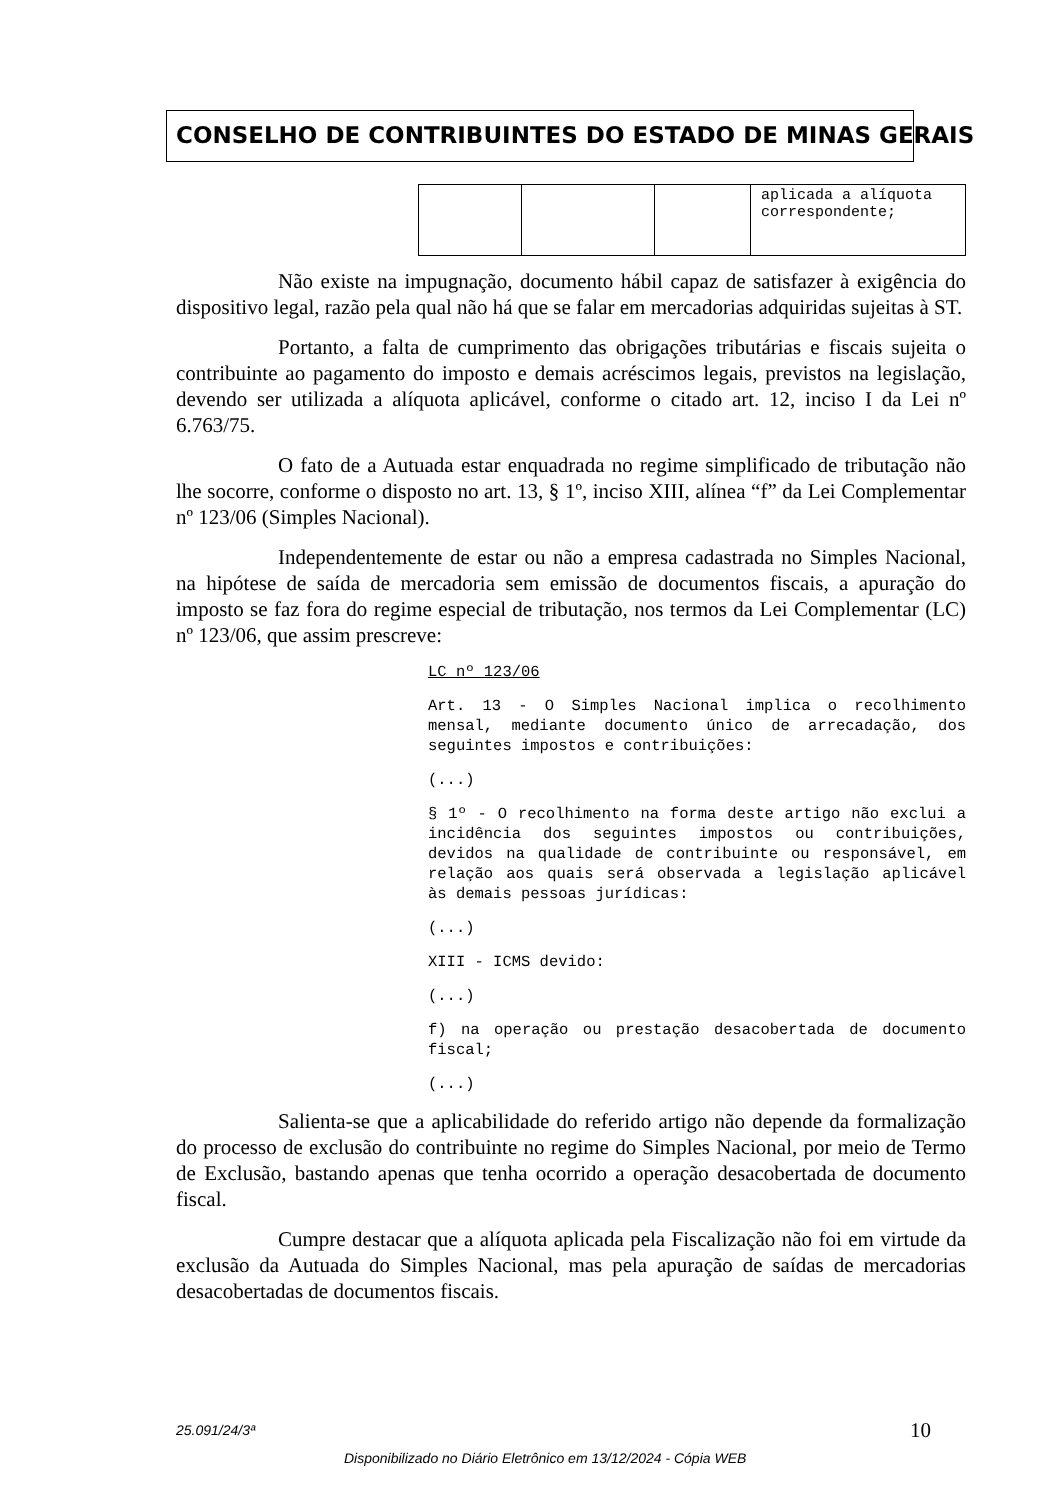CONSELHO DE CONTRIBUINTES DO ESTADO DE MINAS GERAIS
| | | | aplicada a alíquota correspondente; |
Não existe na impugnação, documento hábil capaz de satisfazer à exigência do dispositivo legal, razão pela qual não há que se falar em mercadorias adquiridas sujeitas à ST.
Portanto, a falta de cumprimento das obrigações tributárias e fiscais sujeita o contribuinte ao pagamento do imposto e demais acréscimos legais, previstos na legislação, devendo ser utilizada a alíquota aplicável, conforme o citado art. 12, inciso I da Lei nº 6.763/75.
O fato de a Autuada estar enquadrada no regime simplificado de tributação não lhe socorre, conforme o disposto no art. 13, § 1º, inciso XIII, alínea “f” da Lei Complementar nº 123/06 (Simples Nacional).
Independentemente de estar ou não a empresa cadastrada no Simples Nacional, na hipótese de saída de mercadoria sem emissão de documentos fiscais, a apuração do imposto se faz fora do regime especial de tributação, nos termos da Lei Complementar (LC) nº 123/06, que assim prescreve:
LC nº 123/06
Art. 13 - O Simples Nacional implica o recolhimento mensal, mediante documento único de arrecadação, dos seguintes impostos e contribuições:
(...)
§ 1º - O recolhimento na forma deste artigo não exclui a incidência dos seguintes impostos ou contribuições, devidos na qualidade de contribuinte ou responsável, em relação aos quais será observada a legislação aplicável às demais pessoas jurídicas:
(...)
XIII - ICMS devido:
(...)
f) na operação ou prestação desacobertada de documento fiscal;
(...)
Salienta-se que a aplicabilidade do referido artigo não depende da formalização do processo de exclusão do contribuinte no regime do Simples Nacional, por meio de Termo de Exclusão, bastando apenas que tenha ocorrido a operação desacobertada de documento fiscal.
Cumpre destacar que a alíquota aplicada pela Fiscalização não foi em virtude da exclusão da Autuada do Simples Nacional, mas pela apuração de saídas de mercadorias desacobertadas de documentos fiscais.
25.091/24/3ª 10
Disponibilizado no Diário Eletrônico em 13/12/2024 - Cópia WEB